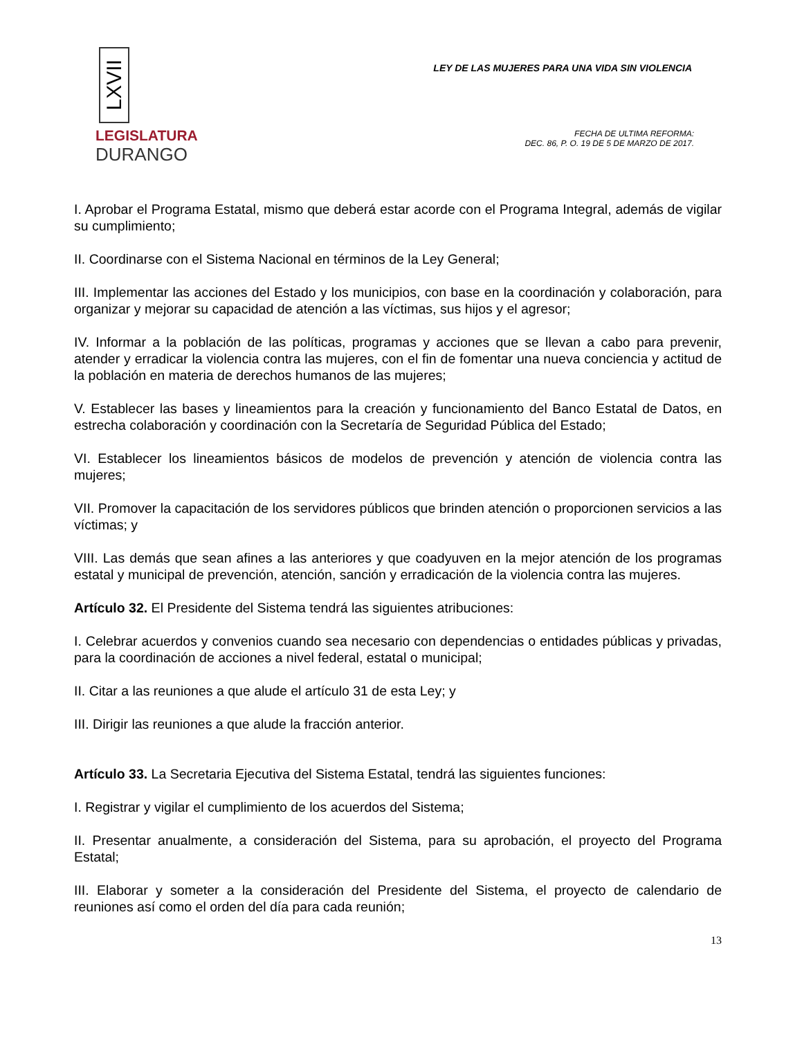LXVII
LEGISLATURA
DURANGO
LEY DE LAS MUJERES PARA UNA VIDA SIN VIOLENCIA
FECHA DE ULTIMA REFORMA:
DEC. 86, P. O. 19 DE 5 DE MARZO DE 2017.
I. Aprobar el Programa Estatal, mismo que deberá estar acorde con el Programa Integral, además de vigilar su cumplimiento;
II. Coordinarse con el Sistema Nacional en términos de la Ley General;
III. Implementar las acciones del Estado y los municipios, con base en la coordinación y colaboración, para organizar y mejorar su capacidad de atención a las víctimas, sus hijos y el agresor;
IV. Informar a la población de las políticas, programas y acciones que se llevan a cabo para prevenir, atender y erradicar la violencia contra las mujeres, con el fin de fomentar una nueva conciencia y actitud de la población en materia de derechos humanos de las mujeres;
V. Establecer las bases y lineamientos para la creación y funcionamiento del Banco Estatal de Datos, en estrecha colaboración y coordinación con la Secretaría de Seguridad Pública del Estado;
VI. Establecer los lineamientos básicos de modelos de prevención y atención de violencia contra las mujeres;
VII. Promover la capacitación de los servidores públicos que brinden atención o proporcionen servicios a las víctimas; y
VIII. Las demás que sean afines a las anteriores y que coadyuven en la mejor atención de los programas estatal y municipal de prevención, atención, sanción y erradicación de la violencia contra las mujeres.
Artículo 32. El Presidente del Sistema tendrá las siguientes atribuciones:
I. Celebrar acuerdos y convenios cuando sea necesario con dependencias o entidades públicas y privadas, para la coordinación de acciones a nivel federal, estatal o municipal;
II. Citar a las reuniones a que alude el artículo 31 de esta Ley; y
III. Dirigir las reuniones a que alude la fracción anterior.
Artículo 33. La Secretaria Ejecutiva del Sistema Estatal, tendrá las siguientes funciones:
I. Registrar y vigilar el cumplimiento de los acuerdos del Sistema;
II. Presentar anualmente, a consideración del Sistema, para su aprobación, el proyecto del Programa Estatal;
III. Elaborar y someter a la consideración del Presidente del Sistema, el proyecto de calendario de reuniones así como el orden del día para cada reunión;
13